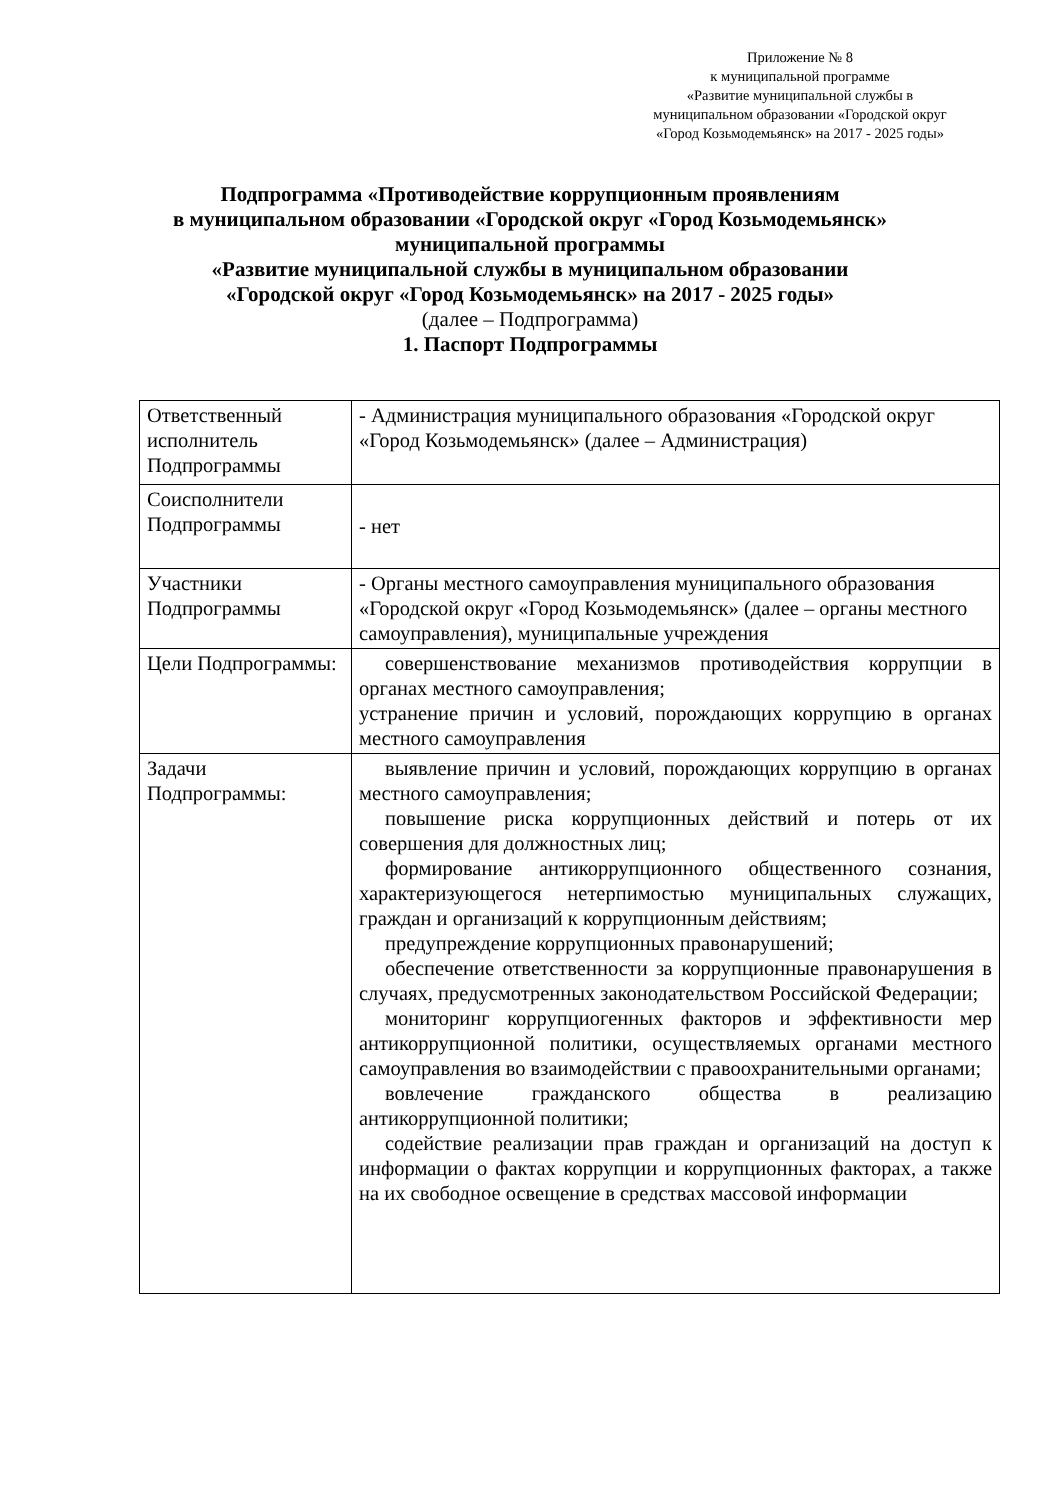Приложение № 8
к муниципальной программе
«Развитие муниципальной службы в
муниципальном образовании «Городской округ
«Город Козьмодемьянск» на 2017 - 2025 годы»
Подпрограмма «Противодействие коррупционным проявлениям
в муниципальном образовании «Городской округ «Город Козьмодемьянск»
муниципальной программы
«Развитие муниципальной службы в муниципальном образовании
«Городской округ «Город Козьмодемьянск» на 2017 - 2025 годы»
(далее – Подпрограмма)
1. Паспорт Подпрограммы
| Ответственный исполнитель Подпрограммы | - Администрация муниципального образования «Городской округ «Город Козьмодемьянск» (далее – Администрация) |
| Соисполнители Подпрограммы | - нет |
| Участники Подпрограммы | - Органы местного самоуправления муниципального образования «Городской округ «Город Козьмодемьянск» (далее – органы местного самоуправления), муниципальные учреждения |
| Цели Подпрограммы: | совершенствование механизмов противодействия коррупции в органах местного самоуправления; устранение причин и условий, порождающих коррупцию в органах местного самоуправления |
| Задачи Подпрограммы: | выявление причин и условий, порождающих коррупцию в органах местного самоуправления; повышение риска коррупционных действий и потерь от их совершения для должностных лиц; формирование антикоррупционного общественного сознания, характеризующегося нетерпимостью муниципальных служащих, граждан и организаций к коррупционным действиям; предупреждение коррупционных правонарушений; обеспечение ответственности за коррупционные правонарушения в случаях, предусмотренных законодательством Российской Федерации; мониторинг коррупциогенных факторов и эффективности мер антикоррупционной политики, осуществляемых органами местного самоуправления во взаимодействии с правоохранительными органами; вовлечение гражданского общества в реализацию антикоррупционной политики; содействие реализации прав граждан и организаций на доступ к информации о фактах коррупции и коррупционных факторах, а также на их свободное освещение в средствах массовой информации |